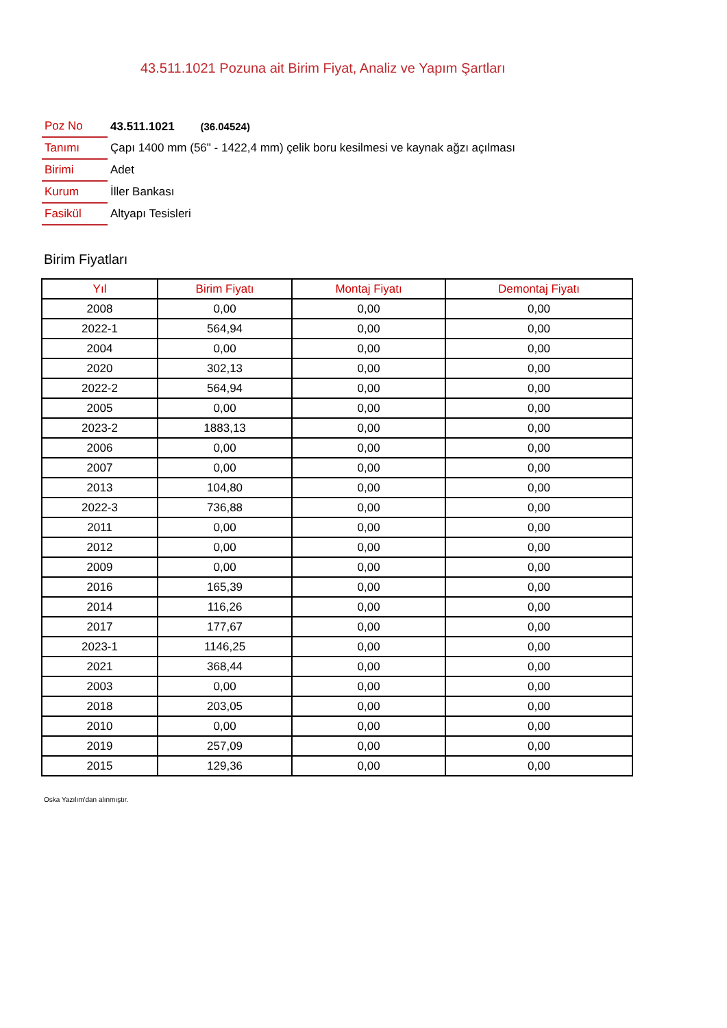43.511.1021 Pozuna ait Birim Fiyat, Analiz ve Yapım Şartları
| Poz No | 43.511.1021 (36.04524) |
| Tanımı | Çapı 1400 mm (56" - 1422,4 mm) çelik boru kesilmesi ve kaynak ağzı açılması |
| Birimi | Adet |
| Kurum | İller Bankası |
| Fasikül | Altyapı Tesisleri |
Birim Fiyatları
| Yıl | Birim Fiyatı | Montaj Fiyatı | Demontaj Fiyatı |
| --- | --- | --- | --- |
| 2008 | 0,00 | 0,00 | 0,00 |
| 2022-1 | 564,94 | 0,00 | 0,00 |
| 2004 | 0,00 | 0,00 | 0,00 |
| 2020 | 302,13 | 0,00 | 0,00 |
| 2022-2 | 564,94 | 0,00 | 0,00 |
| 2005 | 0,00 | 0,00 | 0,00 |
| 2023-2 | 1883,13 | 0,00 | 0,00 |
| 2006 | 0,00 | 0,00 | 0,00 |
| 2007 | 0,00 | 0,00 | 0,00 |
| 2013 | 104,80 | 0,00 | 0,00 |
| 2022-3 | 736,88 | 0,00 | 0,00 |
| 2011 | 0,00 | 0,00 | 0,00 |
| 2012 | 0,00 | 0,00 | 0,00 |
| 2009 | 0,00 | 0,00 | 0,00 |
| 2016 | 165,39 | 0,00 | 0,00 |
| 2014 | 116,26 | 0,00 | 0,00 |
| 2017 | 177,67 | 0,00 | 0,00 |
| 2023-1 | 1146,25 | 0,00 | 0,00 |
| 2021 | 368,44 | 0,00 | 0,00 |
| 2003 | 0,00 | 0,00 | 0,00 |
| 2018 | 203,05 | 0,00 | 0,00 |
| 2010 | 0,00 | 0,00 | 0,00 |
| 2019 | 257,09 | 0,00 | 0,00 |
| 2015 | 129,36 | 0,00 | 0,00 |
Oska Yazılım'dan alınmıştır.